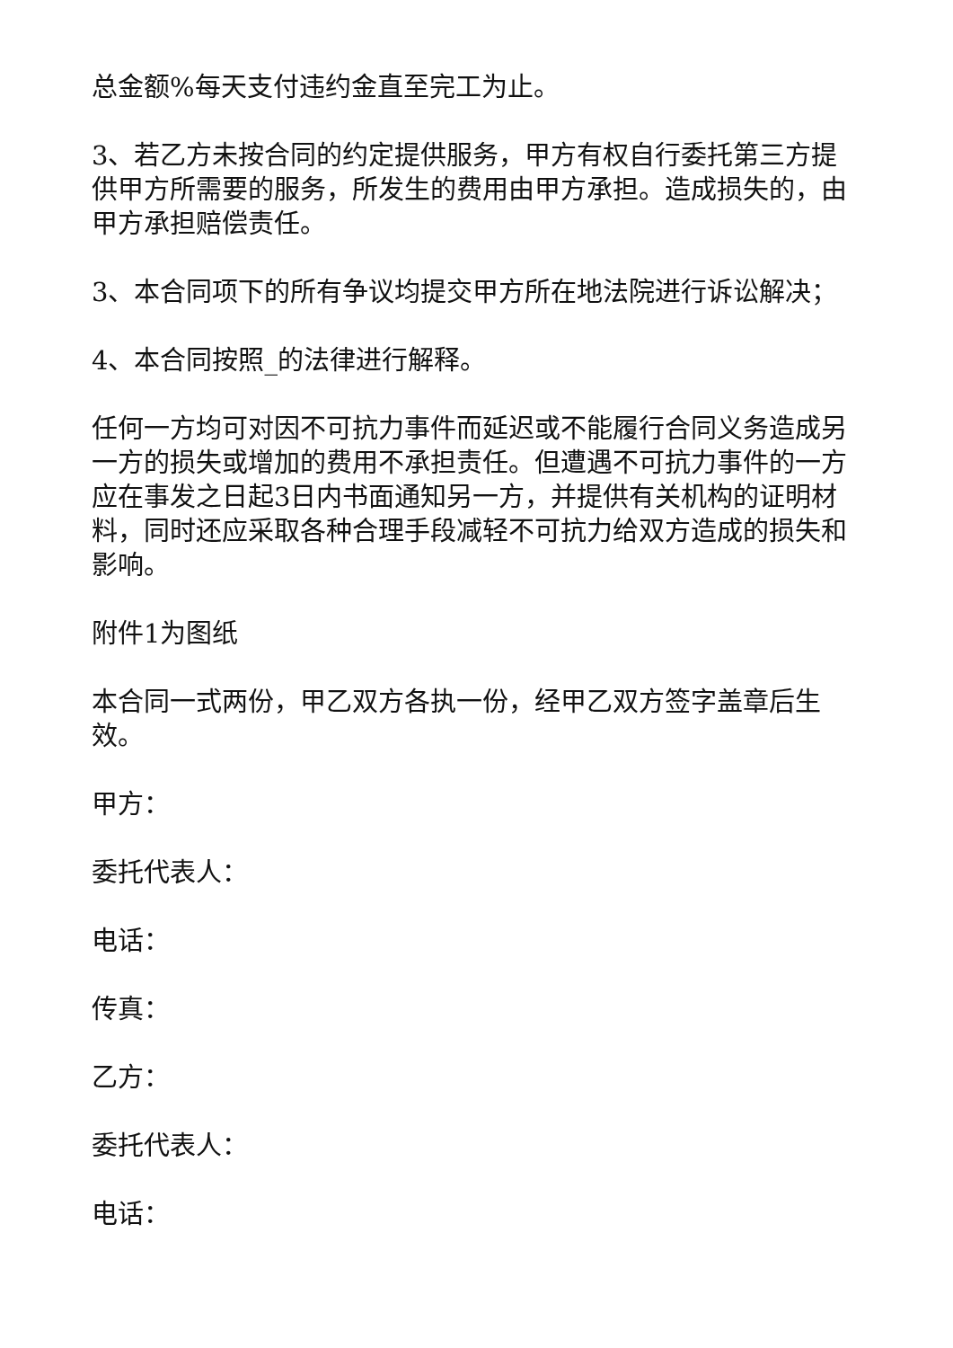总金额%每天支付违约金直至完工为止。
3、若乙方未按合同的约定提供服务，甲方有权自行委托第三方提供甲方所需要的服务，所发生的费用由甲方承担。造成损失的，由甲方承担赔偿责任。
3、本合同项下的所有争议均提交甲方所在地法院进行诉讼解决；
4、本合同按照_的法律进行解释。
任何一方均可对因不可抗力事件而延迟或不能履行合同义务造成另一方的损失或增加的费用不承担责任。但遭遇不可抗力事件的一方应在事发之日起3日内书面通知另一方，并提供有关机构的证明材料，同时还应采取各种合理手段减轻不可抗力给双方造成的损失和影响。
附件1为图纸
本合同一式两份，甲乙双方各执一份，经甲乙双方签字盖章后生效。
甲方：
委托代表人：
电话：
传真：
乙方：
委托代表人：
电话：